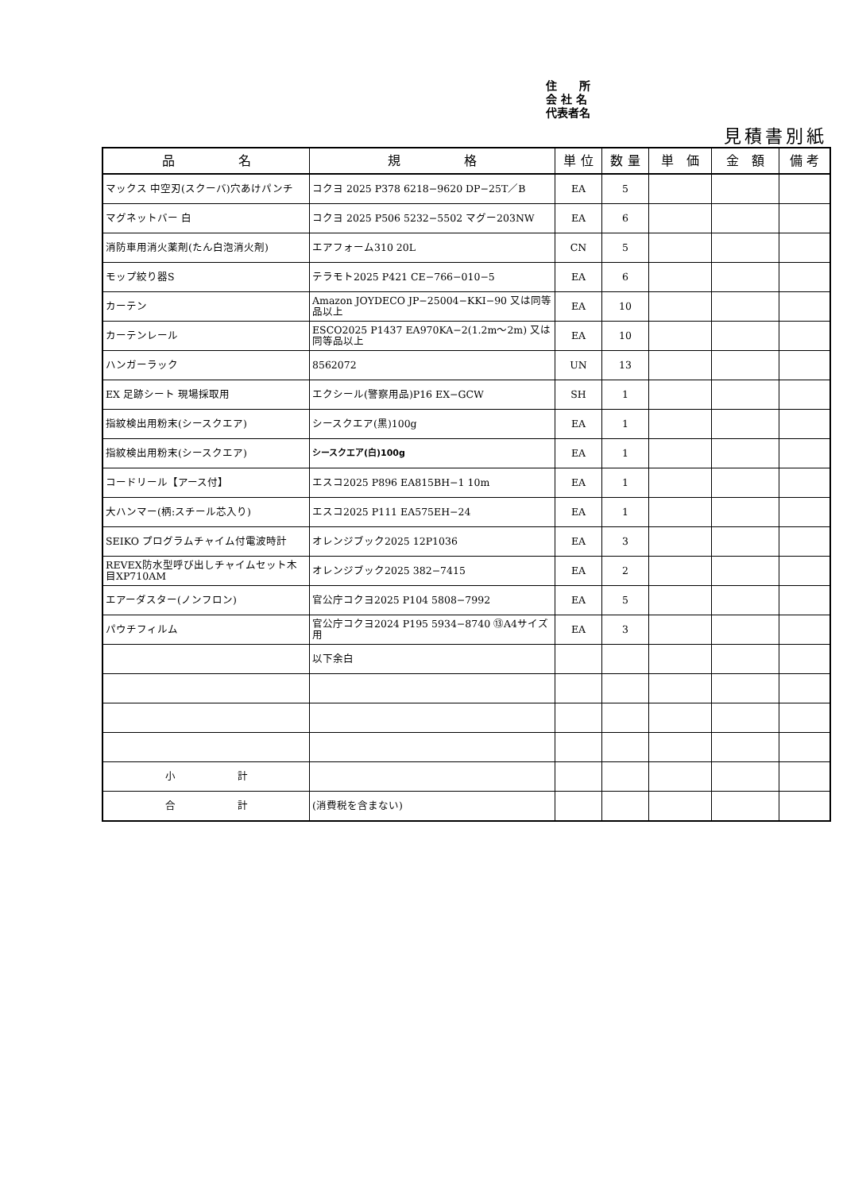住　　所
会 社 名
代表者名
見積書別紙
| 品 名 | 規 格 | 単 位 | 数 量 | 単 価 | 金 額 | 備 考 |
| --- | --- | --- | --- | --- | --- | --- |
| マックス 中空刃(スクーバ)穴あけパンチ | コクヨ 2025 P378 6218−9620 DP−25T／B | EA | 5 | | | |
| マグネットバー 白 | コクヨ 2025 P506 5232−5502 マグー203NW | EA | 6 | | | |
| 消防車用消火薬剤(たん白泡消火剤) | エアフォーム310 20L | CN | 5 | | | |
| モップ絞り器S | テラモト2025 P421 CE−766−010−5 | EA | 6 | | | |
| カーテン | Amazon JOYDECO JP−25004−KKI−90 又は同等品以上 | EA | 10 | | | |
| カーテンレール | ESCO2025 P1437 EA970KA−2(1.2m〜2m) 又は同等品以上 | EA | 10 | | | |
| ハンガーラック | 8562072 | UN | 13 | | | |
| EX 足跡シート 現場採取用 | エクシール(警察用品)P16 EX−GCW | SH | 1 | | | |
| 指紋検出用粉末(シースクエア) | シースクエア(黒)100g | EA | 1 | | | |
| 指紋検出用粉末(シースクエア) | シースクエア(白)100g | EA | 1 | | | |
| コードリール【アース付】 | エスコ2025 P896 EA815BH−1 10m | EA | 1 | | | |
| 大ハンマー(柄:スチール芯入り) | エスコ2025 P111 EA575EH−24 | EA | 1 | | | |
| SEIKO プログラムチャイム付電波時計 | オレンジブック2025 12P1036 | EA | 3 | | | |
| REVEX防水型呼び出しチャイムセット木目XP710AM | オレンジブック2025 382−7415 | EA | 2 | | | |
| エアーダスター(ノンフロン) | 官公庁コクヨ2025 P104 5808−7992 | EA | 5 | | | |
| パウチフィルム | 官公庁コクヨ2024 P195 5934−8740 ⑬A4サイズ用 | EA | 3 | | | |
| | 以下余白 | | | | | |
| 小 計 | | | | | | |
| 合 計 | (消費税を含まない) | | | | | |